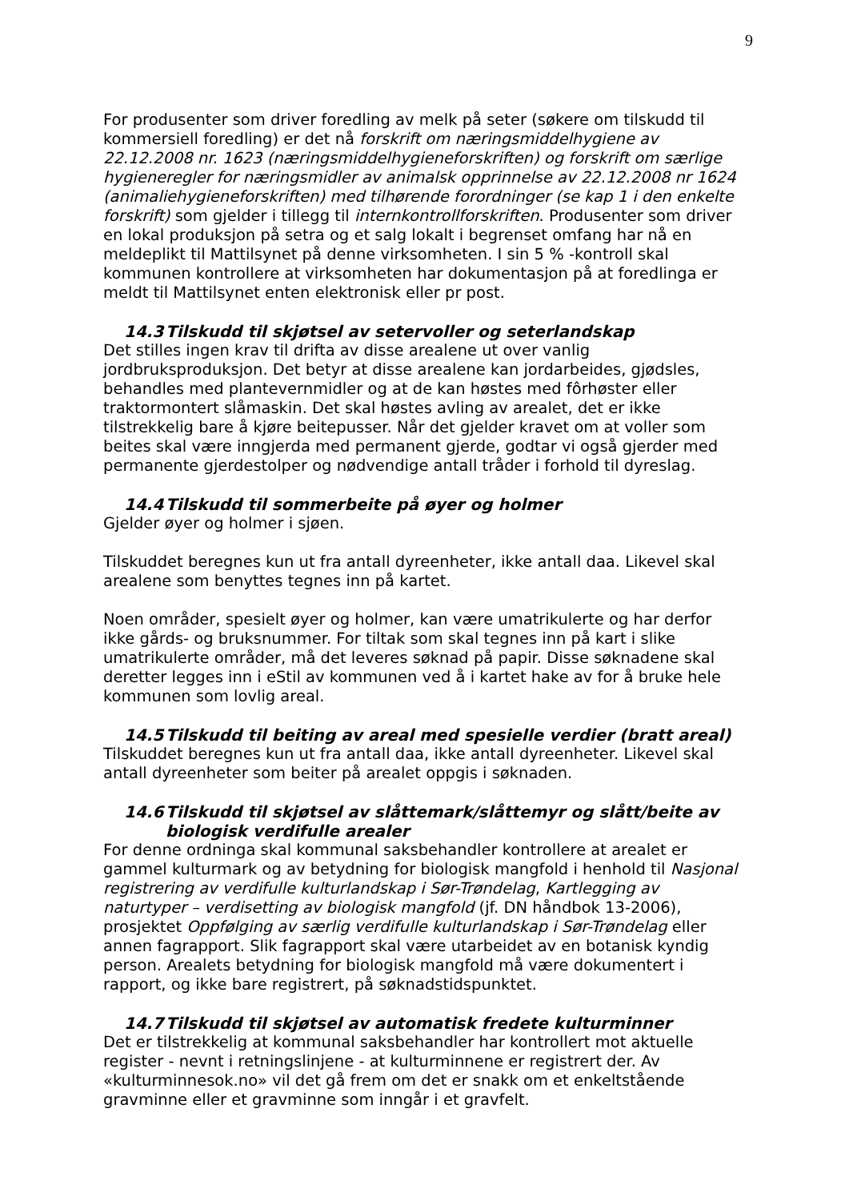9
For produsenter som driver foredling av melk på seter (søkere om tilskudd til kommersiell foredling) er det nå forskrift om næringsmiddelhygiene av 22.12.2008 nr. 1623 (næringsmiddelhygieneforskriften) og forskrift om særlige hygieneregler for næringsmidler av animalsk opprinnelse av 22.12.2008 nr 1624 (animaliehygieneforskriften) med tilhørende forordninger (se kap 1 i den enkelte forskrift) som gjelder i tillegg til internkontrollforskriften. Produsenter som driver en lokal produksjon på setra og et salg lokalt i begrenset omfang har nå en meldeplikt til Mattilsynet på denne virksomheten. I sin 5 % -kontroll skal kommunen kontrollere at virksomheten har dokumentasjon på at foredlinga er meldt til Mattilsynet enten elektronisk eller pr post.
14.3 Tilskudd til skjøtsel av setervoller og seterlandskap
Det stilles ingen krav til drifta av disse arealene ut over vanlig jordbruksproduksjon. Det betyr at disse arealene kan jordarbeides, gjødsles, behandles med plantevernmidler og at de kan høstes med fôrhøster eller traktormontert slåmaskin. Det skal høstes avling av arealet, det er ikke tilstrekkelig bare å kjøre beitepusser. Når det gjelder kravet om at voller som beites skal være inngjerda med permanent gjerde, godtar vi også gjerder med permanente gjerdestolper og nødvendige antall tråder i forhold til dyreslag.
14.4 Tilskudd til sommerbeite på øyer og holmer
Gjelder øyer og holmer i sjøen.
Tilskuddet beregnes kun ut fra antall dyreenheter, ikke antall daa. Likevel skal arealene som benyttes tegnes inn på kartet.
Noen områder, spesielt øyer og holmer, kan være umatrikulerte og har derfor ikke gårds- og bruksnummer. For tiltak som skal tegnes inn på kart i slike umatrikulerte områder, må det leveres søknad på papir. Disse søknadene skal deretter legges inn i eStil av kommunen ved å i kartet hake av for å bruke hele kommunen som lovlig areal.
14.5 Tilskudd til beiting av areal med spesielle verdier (bratt areal)
Tilskuddet beregnes kun ut fra antall daa, ikke antall dyreenheter. Likevel skal antall dyreenheter som beiter på arealet oppgis i søknaden.
14.6 Tilskudd til skjøtsel av slåttemark/slåttemyr og slått/beite av
biologisk verdifulle arealer
For denne ordninga skal kommunal saksbehandler kontrollere at arealet er gammel kulturmark og av betydning for biologisk mangfold i henhold til Nasjonal registrering av verdifulle kulturlandskap i Sør-Trøndelag, Kartlegging av naturtyper – verdisetting av biologisk mangfold (jf. DN håndbok 13-2006), prosjektet Oppfølging av særlig verdifulle kulturlandskap i Sør-Trøndelag eller annen fagrapport. Slik fagrapport skal være utarbeidet av en botanisk kyndig person. Arealets betydning for biologisk mangfold må være dokumentert i rapport, og ikke bare registrert, på søknadstidspunktet.
14.7 Tilskudd til skjøtsel av automatisk fredete kulturminner
Det er tilstrekkelig at kommunal saksbehandler har kontrollert mot aktuelle register - nevnt i retningslinjene - at kulturminnene er registrert der. Av «kulturminnesok.no» vil det gå frem om det er snakk om et enkeltstående gravminne eller et gravminne som inngår i et gravfelt.